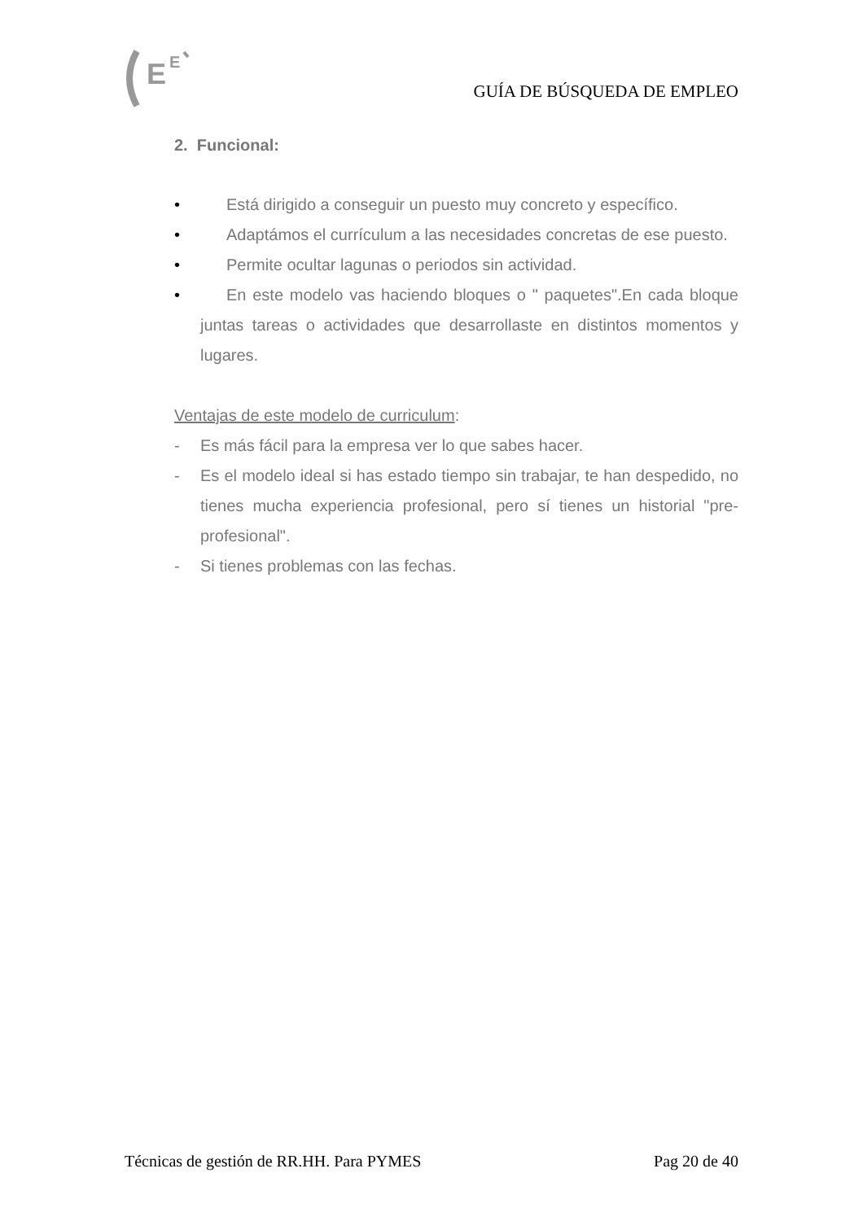E
E
GUÍA DE BÚSQUEDA DE EMPLEO
2. Funcional:
• Está dirigido a conseguir un puesto muy concreto y específico.
• Adaptámos el currículum a las necesidades concretas de ese puesto.
• Permite ocultar lagunas o periodos sin actividad.
• En este modelo vas haciendo bloques o " paquetes".En cada bloque juntas tareas o actividades que desarrollaste en distintos momentos y lugares.
Ventajas de este modelo de curriculum:
- Es más fácil para la empresa ver lo que sabes hacer.
- Es el modelo ideal si has estado tiempo sin trabajar, te han despedido, no tienes mucha experiencia profesional, pero sí tienes un historial "pre- profesional".
- Si tienes problemas con las fechas.
Técnicas de gestión de RR.HH. Para PYMES Pag 20 de 40